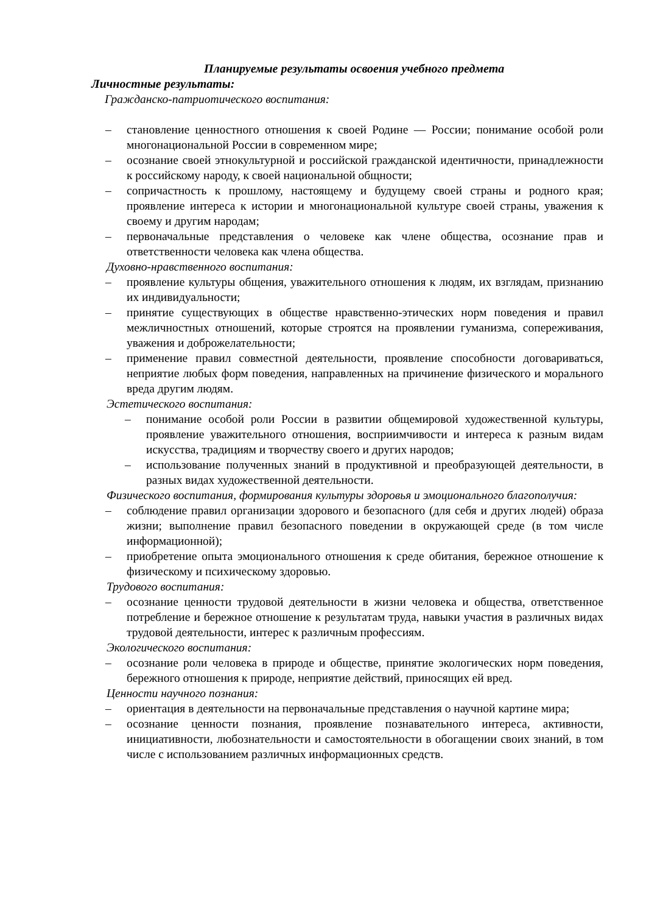Планируемые результаты освоения учебного предмета
Личностные результаты:
Гражданско-патриотического воспитания:
– становление ценностного отношения к своей Родине — России; понимание особой роли многонациональной России в современном мире;
– осознание своей этнокультурной и российской гражданской идентичности, принадлежности к российскому народу, к своей национальной общности;
– сопричастность к прошлому, настоящему и будущему своей страны и родного края; проявление интереса к истории и многонациональной культуре своей страны, уважения к своему и другим народам;
– первоначальные представления о человеке как члене общества, осознание прав и ответственности человека как члена общества.
Духовно-нравственного воспитания:
– проявление культуры общения, уважительного отношения к людям, их взглядам, признанию их индивидуальности;
– принятие существующих в обществе нравственно-этических норм поведения и правил межличностных отношений, которые строятся на проявлении гуманизма, сопереживания, уважения и доброжелательности;
– применение правил совместной деятельности, проявление способности договариваться, неприятие любых форм поведения, направленных на причинение физического и морального вреда другим людям.
Эстетического воспитания:
– понимание особой роли России в развитии общемировой художественной культуры, проявление уважительного отношения, восприимчивости и интереса к разным видам искусства, традициям и творчеству своего и других народов;
– использование полученных знаний в продуктивной и преобразующей деятельности, в разных видах художественной деятельности.
Физического воспитания, формирования культуры здоровья и эмоционального благополучия:
– соблюдение правил организации здорового и безопасного (для себя и других людей) образа жизни; выполнение правил безопасного поведении в окружающей среде (в том числе информационной);
– приобретение опыта эмоционального отношения к среде обитания, бережное отношение к физическому и психическому здоровью.
Трудового воспитания:
– осознание ценности трудовой деятельности в жизни человека и общества, ответственное потребление и бережное отношение к результатам труда, навыки участия в различных видах трудовой деятельности, интерес к различным профессиям.
Экологического воспитания:
– осознание роли человека в природе и обществе, принятие экологических норм поведения, бережного отношения к природе, неприятие действий, приносящих ей вред.
Ценности научного познания:
– ориентация в деятельности на первоначальные представления о научной картине мира;
– осознание ценности познания, проявление познавательного интереса, активности, инициативности, любознательности и самостоятельности в обогащении своих знаний, в том числе с использованием различных информационных средств.